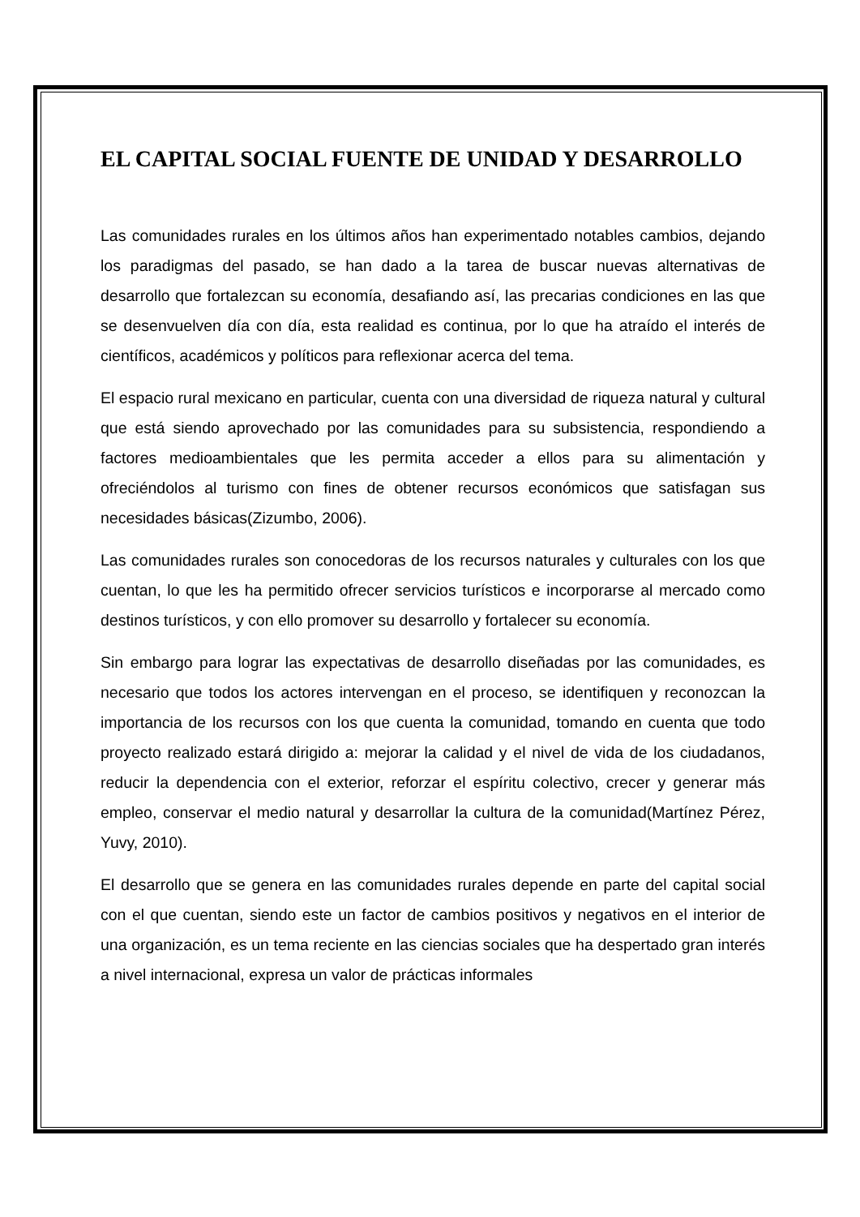EL CAPITAL SOCIAL FUENTE DE UNIDAD Y DESARROLLO
Las comunidades rurales en los últimos años han experimentado notables cambios, dejando los paradigmas del pasado, se han dado a la tarea de buscar nuevas alternativas de desarrollo que fortalezcan su economía, desafiando así, las precarias condiciones en las que se desenvuelven día con día, esta realidad es continua, por lo que ha atraído el interés de científicos, académicos y políticos para reflexionar acerca del tema.
El espacio rural mexicano en particular, cuenta con una diversidad de riqueza natural y cultural que está siendo aprovechado por las comunidades para su subsistencia, respondiendo a factores medioambientales que les permita acceder a ellos para su alimentación y ofreciéndolos al turismo con fines de obtener recursos económicos que satisfagan sus necesidades básicas(Zizumbo, 2006).
Las comunidades rurales son conocedoras de los recursos naturales y culturales con los que cuentan, lo que les ha permitido ofrecer servicios turísticos e incorporarse al mercado como destinos turísticos, y con ello promover su desarrollo y fortalecer su economía.
Sin embargo para lograr las expectativas de desarrollo diseñadas por las comunidades, es necesario que todos los actores intervengan en el proceso, se identifiquen y reconozcan la importancia de los recursos con los que cuenta la comunidad, tomando en cuenta que todo proyecto realizado estará dirigido a: mejorar la calidad y el nivel de vida de los ciudadanos, reducir la dependencia con el exterior, reforzar el espíritu colectivo, crecer y generar más empleo, conservar el medio natural y desarrollar la cultura de la comunidad(Martínez Pérez, Yuvy, 2010).
El desarrollo que se genera en las comunidades rurales depende en parte del capital social con el que cuentan, siendo este un factor de cambios positivos y negativos en el interior de una organización, es un tema reciente en las ciencias sociales que ha despertado gran interés a nivel internacional, expresa un valor de prácticas informales